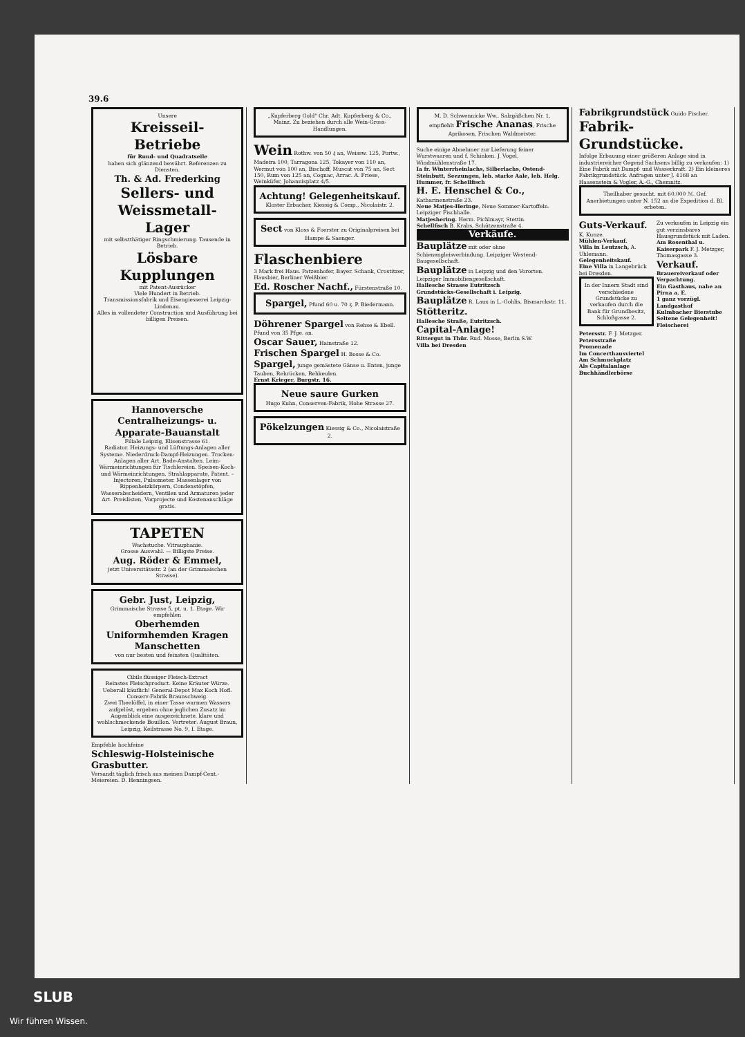39.6
Unsere
Kreisseil-
Betriebe
für Rund- und Quadratseile
haben sich glänzend bewährt. Referenzen zu Diensten.
Th. & Ad. Frederking
Sellers- und Weissmetall-Lager
mit selbstthätiger Ringschmierung. Tausende in Betrieb.
Lösbare Kupplungen
mit Patent-Ausrücker
Viele Hundert in Betrieb.
Transmissionsfabrik und Eisengiesserei Leipzig-Lindenau.
Alles in vollendeter Construction und Ausführung bei billigen Preisen.
Hannoversche Centralheizungs- u. Apparate-Bauanstalt
Filiale Leipzig, Elisenstrasse 61.
Radiator. Heizungs- und Lüftungs-Anlagen aller Systeme. Niederdruck-Dampf-Heizungen. Trocken-Anlagen aller Art. Bade-Anstalten. Leim-Wärmeinrichtungen für Tischlereien. Speisen-Koch- und Wärmeinrichtungen. Strahlapparate, Patent. – Injectoren, Pulsometer. Massenlager von Rippenheizkörpern, Condenstöpfen, Wasserabscheidern, Ventilen und Armaturen jeder Art. Preislisten, Vorprojecte und Kostenanschläge gratis.
TAPETEN
Wachstuche. Vitrauphanie.
Grosse Auswahl. — Billigste Preise.
Aug. Röder & Emmel,
jetzt Universitätsstr. 2 (an der Grimmaischen Strasse).
Gebr. Just, Leipzig,
Grimmaische Strasse 5, pt. u. 1. Etage. Wir empfehlen
Oberhemden Uniformhemden Kragen Manschetten
von nur besten und feinsten Qualitäten.
Cibils flüssiger Fleisch-Extract
Reinstes Fleischproduct. Keine Kräuter Würze. Ueberall käuflich! General-Depot Max Koch Hofl. Conserv-Fabrik Braunschweig.
Zwei Theelöffel, in einer Tasse warmen Wassers aufgelöst, ergeben ohne jeglichen Zusatz im Augenblick eine ausgezeichnete, klare und wohlschmeckende Bouillon. Vertreter: August Braun, Leipzig, Keilstrasse No. 9, I. Etage.
Empfehle hochfeine
Schleswig-Holsteinische Grasbutter.
Versandt täglich frisch aus meinen Dampf-Cent.-Meiereien. D. Henningsen.
„Kupferberg Gold" Chr. Adt. Kupferberg & Co., Mainz. Zu beziehen durch alle Wein-Gross-Handlungen.
Wein Rothw. von 50 ₰ an, Weissw. 125, Portw., Madeira 100, Tarragona 125, Tokayer von 110 an, Wermut von 100 an, Bischoff, Muscat von 75 an, Sect 150, Rum von 125 an, Cognac, Arrac. A. Friese, Weinküfer, Johannisplatz 4/5.
Achtung! Gelegenheitskauf.
Kloster Erbacher, Kiessig & Comp., Nicolaistr. 2.
Sect von Kloss & Foerster zu Originalpreisen bei Hampe & Saenger.
Flaschenbiere
3 Mark frei Haus. Patzenhofer, Bayer. Schank, Crostitzer, Hausbier, Berliner Weißbier.
Ed. Roscher Nachf., Fürstenstraße 10.
Spargel, Pfund 60 u. 70 ₰. P. Biedermann.
Döhrener Spargel von Rehse & Ebell. Pfund von 35 Pfge. an.
Oscar Sauer, Hainstraße 12.
Frischen Spargel H. Bosse & Co.
Spargel, junge gemästete Gänse u. Enten, junge Tauben, Rehrücken, Rehkeulen.
Ernst Krieger, Burgstr. 16.
Neue saure Gurken
Hugo Kuhn, Conserven-Fabrik, Hohe Strasse 27.
Pökelzungen Kiessig & Co., Nicolaistraße 2.
M. D. Schwennicke Ww., Salzgäßchen Nr. 1, empfiehlt Frische Ananas, Frische Aprikosen, Frischen Waldmeister.
Suche einige Abnehmer zur Lieferung feiner Wurstwaaren und f. Schinken. J. Vogel, Windmühlenstraße 17.
Ia fr. Winterrheinlachs, Silberlachs, Ostend-Steinbutt, Seezungen, leb. starke Aale, leb. Helg. Hummer, fr. Schellfisch
H. E. Henschel & Co., Katharinenstraße 23.
Neue Matjes-Heringe, Neue Sommer-Kartoffeln. Leipziger Fischhalle.
Matjeshering. Herm. Pichlmayr, Stettin.
Schellfisch B. Krabs, Schützenstraße 4.
Verkäufe.
Bauplätze mit oder ohne Schienengleisverbindung. Leipziger Westend-Baugesellschaft.
Bauplätze in Leipzig und den Vororten. Leipziger Immobiliengesellschaft.
Hallesche Strasse Eutritzsch
Grundstücks-Gesellschaft i. Leipzig.
Bauplätze R. Laux in L.-Gohlis, Bismarckstr. 11.
Stötteritz.
Hallesche Straße, Eutritzsch.
Capital-Anlage!
Rittergut in Thür. Rud. Mosse, Berlin S.W.
Villa bei Dresden
Fabrikgrundstück Guido Fischer.
Fabrik-Grundstücke.
Infolge Erbauung einer größeren Anlage sind in industriereicher Gegend Sachsens billig zu verkaufen: 1) Eine Fabrik mit Dampf- und Wasserkraft. 2) Ein kleineres Fabrikgrundstück. Anfragen unter J. 4168 an Haasenstein & Vogler, A.-G., Chemnitz.
Theilhaber gesucht. mit 60,000 ℳ. Gef. Anerbietungen unter N. 152 an die Expedition d. Bl. erbeten.
Guts-Verkauf. K. Kunze.
Mühlen-Verkauf.
Villa in Leutzsch, A. Uhlemann.
Gelegenheitskauf.
Eine Villa in Langebrück bei Dresden.
In der Innern Stadt sind verschiedene Grundstücke zu verkaufen durch die Bank für Grundbesitz, Schloßgasse 2.
Petersstr. F. J. Metzger.
Petersstraße
Promenade
Im Concerthausviertel
Am Schmuckplatz
Als Capitalanlage
Buchhändlerbörse
Zu verkaufen in Leipzig ein gut verzinsbares Hausgrundstück mit Laden.
Am Rosenthal u. Kaiserpark F. J. Metzger, Thomasgasse 3.
Verkauf.
Brauereiverkauf oder Verpachtung.
Ein Gasthaus, nahe an Pirna a. E.
1 ganz vorzügl. Landgasthof
Kulmbacher Bierstube
Seltene Gelegenheit!
Fleischerei
SLUB
Wir führen Wissen.